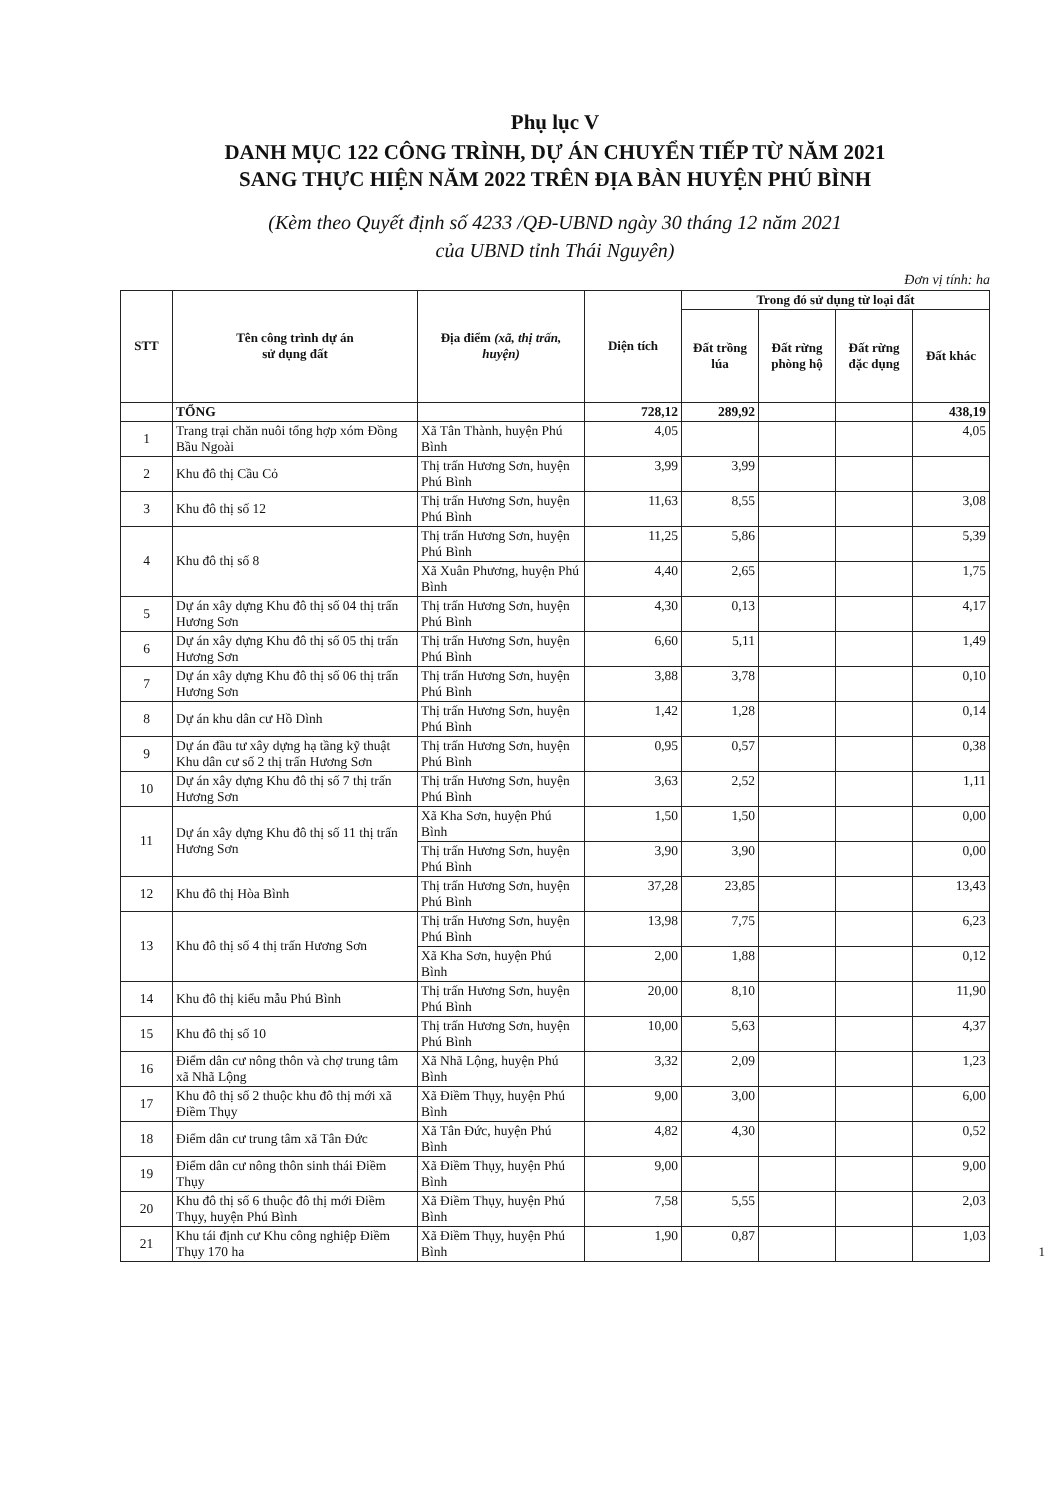Phụ lục V
DANH MỤC 122 CÔNG TRÌNH, DỰ ÁN CHUYỂN TIẾP TỪ NĂM 2021
SANG THỰC HIỆN NĂM 2022 TRÊN ĐỊA BÀN HUYỆN PHÚ BÌNH
(Kèm theo Quyết định số 4233 /QĐ-UBND ngày 30 tháng 12 năm 2021
của UBND tỉnh Thái Nguyên)
Đơn vị tính: ha
| STT | Tên công trình dự án sử dụng đất | Địa điểm (xã, thị trấn, huyện) | Diện tích | Trong đó sử dụng từ loại đất | | | |
| --- | --- | --- | --- | --- | --- | --- | --- |
| | | | | Đất trồng lúa | Đất rừng phòng hộ | Đất rừng đặc dụng | Đất khác |
| | TỔNG | | 728,12 | 289,92 | | | 438,19 |
| 1 | Trang trại chăn nuôi tổng hợp xóm Đồng Bầu Ngoài | Xã Tân Thành, huyện Phú Bình | 4,05 | | | | 4,05 |
| 2 | Khu đô thị Cầu Cỏ | Thị trấn Hương Sơn, huyện Phú Bình | 3,99 | 3,99 | | | |
| 3 | Khu đô thị số 12 | Thị trấn Hương Sơn, huyện Phú Bình | 11,63 | 8,55 | | | 3,08 |
| 4 | Khu đô thị số 8 | Thị trấn Hương Sơn, huyện Phú Bình | 11,25 | 5,86 | | | 5,39 |
| | | Xã Xuân Phương, huyện Phú Bình | 4,40 | 2,65 | | | 1,75 |
| 5 | Dự án xây dựng Khu đô thị số 04 thị trấn Hương Sơn | Thị trấn Hương Sơn, huyện Phú Bình | 4,30 | 0,13 | | | 4,17 |
| 6 | Dự án xây dựng Khu đô thị số 05 thị trấn Hương Sơn | Thị trấn Hương Sơn, huyện Phú Bình | 6,60 | 5,11 | | | 1,49 |
| 7 | Dự án xây dựng Khu đô thị số 06 thị trấn Hương Sơn | Thị trấn Hương Sơn, huyện Phú Bình | 3,88 | 3,78 | | | 0,10 |
| 8 | Dự án khu dân cư Hồ Dình | Thị trấn Hương Sơn, huyện Phú Bình | 1,42 | 1,28 | | | 0,14 |
| 9 | Dự án đầu tư xây dựng hạ tầng kỹ thuật Khu dân cư số 2 thị trấn Hương Sơn | Thị trấn Hương Sơn, huyện Phú Bình | 0,95 | 0,57 | | | 0,38 |
| 10 | Dự án xây dựng Khu đô thị số 7 thị trấn Hương Sơn | Thị trấn Hương Sơn, huyện Phú Bình | 3,63 | 2,52 | | | 1,11 |
| 11 | Dự án xây dựng Khu đô thị số 11 thị trấn Hương Sơn | Xã Kha Sơn, huyện Phú Bình | 1,50 | 1,50 | | | 0,00 |
| | | Thị trấn Hương Sơn, huyện Phú Bình | 3,90 | 3,90 | | | 0,00 |
| 12 | Khu đô thị Hòa Bình | Thị trấn Hương Sơn, huyện Phú Bình | 37,28 | 23,85 | | | 13,43 |
| 13 | Khu đô thị số 4 thị trấn Hương Sơn | Thị trấn Hương Sơn, huyện Phú Bình | 13,98 | 7,75 | | | 6,23 |
| | | Xã Kha Sơn, huyện Phú Bình | 2,00 | 1,88 | | | 0,12 |
| 14 | Khu đô thị kiểu mẫu Phú Bình | Thị trấn Hương Sơn, huyện Phú Bình | 20,00 | 8,10 | | | 11,90 |
| 15 | Khu đô thị số 10 | Thị trấn Hương Sơn, huyện Phú Bình | 10,00 | 5,63 | | | 4,37 |
| 16 | Điểm dân cư nông thôn và chợ trung tâm xã Nhã Lộng | Xã Nhã Lộng, huyện Phú Bình | 3,32 | 2,09 | | | 1,23 |
| 17 | Khu đô thị số 2 thuộc khu đô thị mới xã Điềm Thụy | Xã Điềm Thụy, huyện Phú Bình | 9,00 | 3,00 | | | 6,00 |
| 18 | Điểm dân cư trung tâm xã Tân Đức | Xã Tân Đức, huyện Phú Bình | 4,82 | 4,30 | | | 0,52 |
| 19 | Điểm dân cư nông thôn sinh thái Điềm Thụy | Xã Điềm Thụy, huyện Phú Bình | 9,00 | | | | 9,00 |
| 20 | Khu đô thị số 6 thuộc đô thị mới Điềm Thụy, huyện Phú Bình | Xã Điềm Thụy, huyện Phú Bình | 7,58 | 5,55 | | | 2,03 |
| 21 | Khu tái định cư Khu công nghiệp Điềm Thụy 170 ha | Xã Điềm Thụy, huyện Phú Bình | 1,90 | 0,87 | | | 1,03 |
1